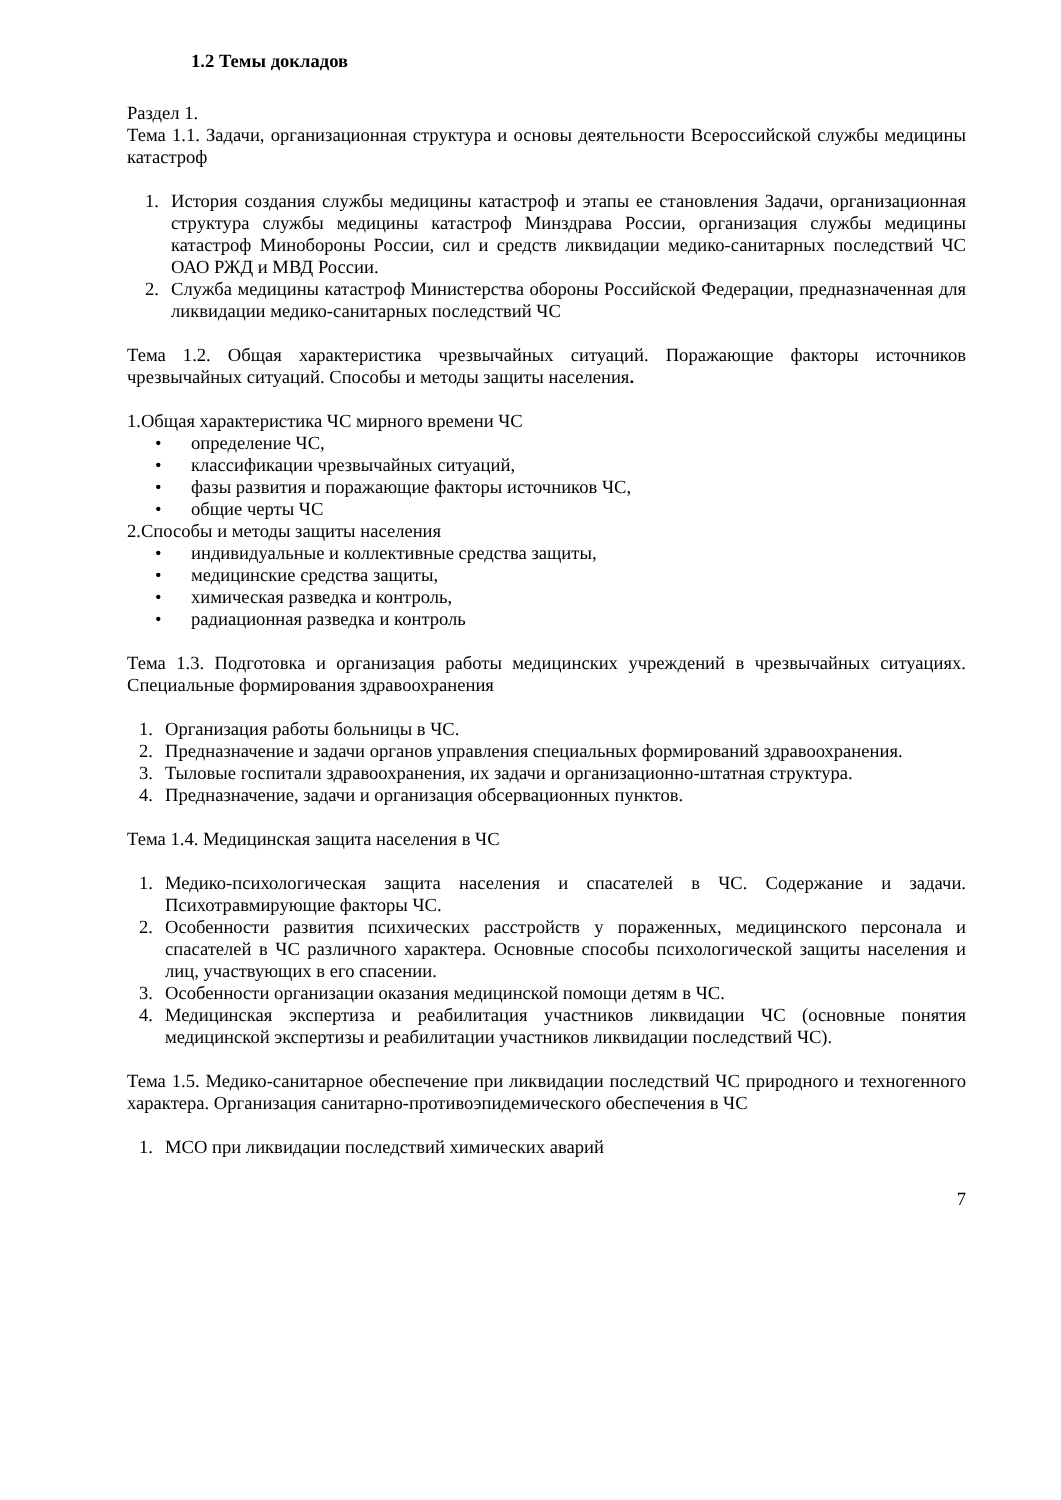1.2 Темы докладов
Раздел 1.
Тема 1.1. Задачи, организационная структура и основы деятельности Всероссийской службы медицины катастроф
1. История создания службы медицины катастроф и этапы ее становления Задачи, организационная структура службы медицины катастроф Минздрава России, организация службы медицины катастроф Минобороны России, сил и средств ликвидации медико-санитарных последствий ЧС ОАО РЖД и МВД России.
2. Служба медицины катастроф Министерства обороны Российской Федерации, предназначенная для ликвидации медико-санитарных последствий ЧС
Тема 1.2. Общая характеристика чрезвычайных ситуаций. Поражающие факторы источников чрезвычайных ситуаций. Способы и методы защиты населения.
1.Общая характеристика ЧС мирного времени ЧС
• определение ЧС,
• классификации чрезвычайных ситуаций,
• фазы развития и поражающие факторы источников ЧС,
• общие черты ЧС
2.Способы и методы защиты населения
• индивидуальные и коллективные средства защиты,
• медицинские средства защиты,
• химическая разведка и контроль,
• радиационная разведка и контроль
Тема 1.3. Подготовка и организация работы медицинских учреждений в чрезвычайных ситуациях. Специальные формирования здравоохранения
1. Организация работы больницы в ЧС.
2. Предназначение и задачи органов управления специальных формирований здравоохранения.
3. Тыловые госпитали здравоохранения, их задачи и организационно-штатная структура.
4. Предназначение, задачи и организация обсервационных пунктов.
Тема 1.4. Медицинская защита населения в ЧС
1. Медико-психологическая защита населения и спасателей в ЧС. Содержание и задачи. Психотравмирующие факторы ЧС.
2. Особенности развития психических расстройств у пораженных, медицинского персонала и спасателей в ЧС различного характера. Основные способы психологической защиты населения и лиц, участвующих в его спасении.
3. Особенности организации оказания медицинской помощи детям в ЧС.
4. Медицинская экспертиза и реабилитация участников ликвидации ЧС (основные понятия медицинской экспертизы и реабилитации участников ликвидации последствий ЧС).
Тема 1.5. Медико-санитарное обеспечение при ликвидации последствий ЧС природного и техногенного характера. Организация санитарно-противоэпидемического обеспечения в ЧС
1. МСО при ликвидации последствий химических аварий
7